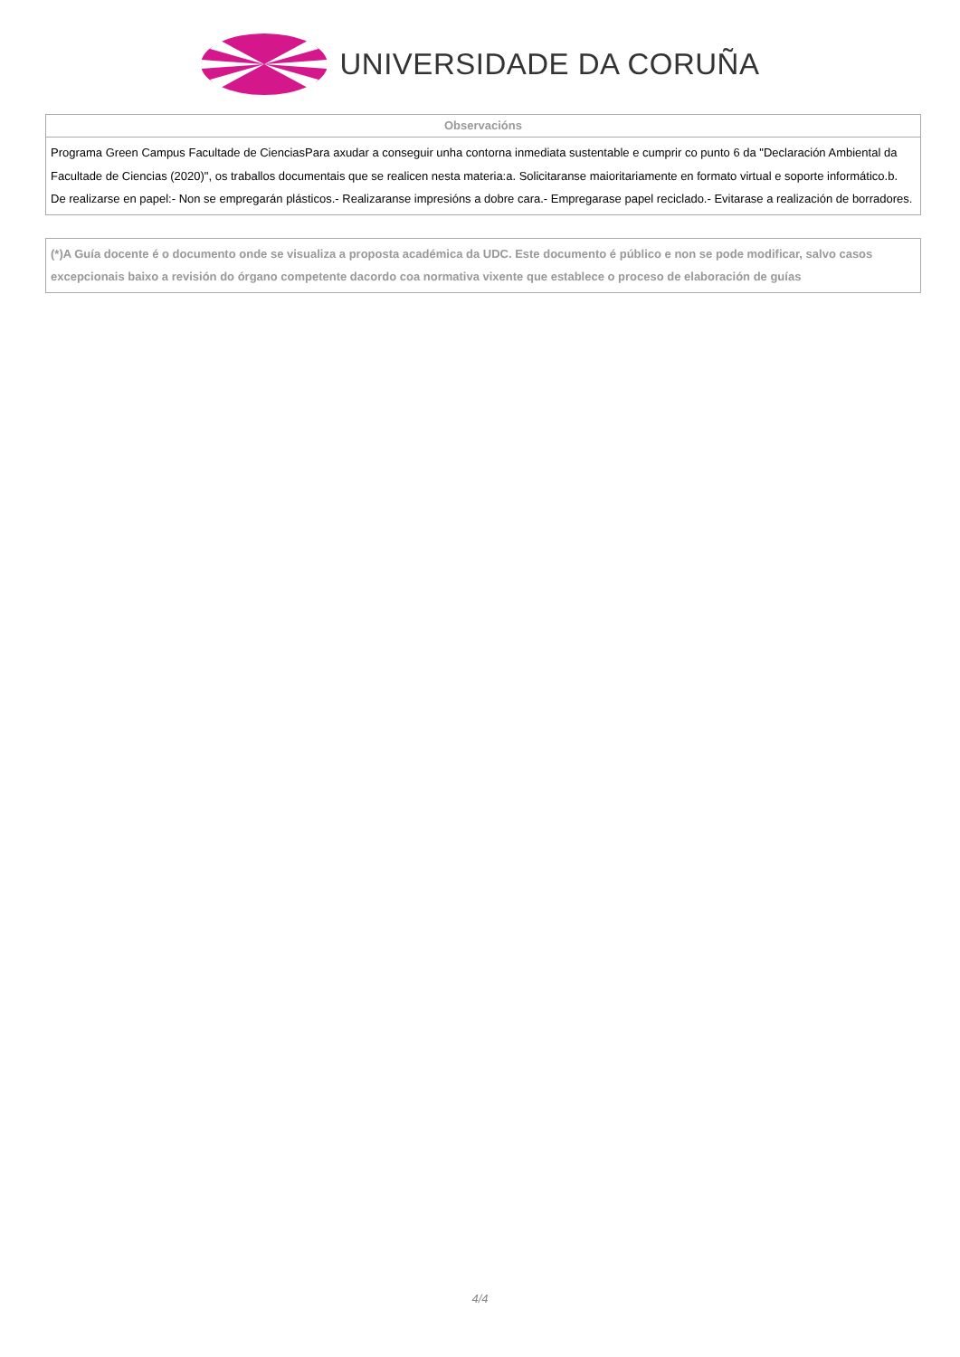UNIVERSIDADE DA CORUÑA
| Observacións |
| --- |
| Programa Green Campus Facultade de CienciasPara axudar a conseguir unha contorna inmediata sustentable e cumprir co punto 6 da "Declaración Ambiental da Facultade de Ciencias (2020)", os traballos documentais que se realicen nesta materia:a. Solicitaranse maioritariamente en formato virtual e soporte informático.b. De realizarse en papel:- Non se empregarán plásticos.- Realizaranse impresións a dobre cara.- Empregarase papel reciclado.- Evitarase a realización de borradores. |
| (*)A Guía docente é o documento onde se visualiza a proposta académica da UDC. Este documento é público e non se pode modificar, salvo casos excepcionais baixo a revisión do órgano competente dacordo coa normativa vixente que establece o proceso de elaboración de guías |
4/4